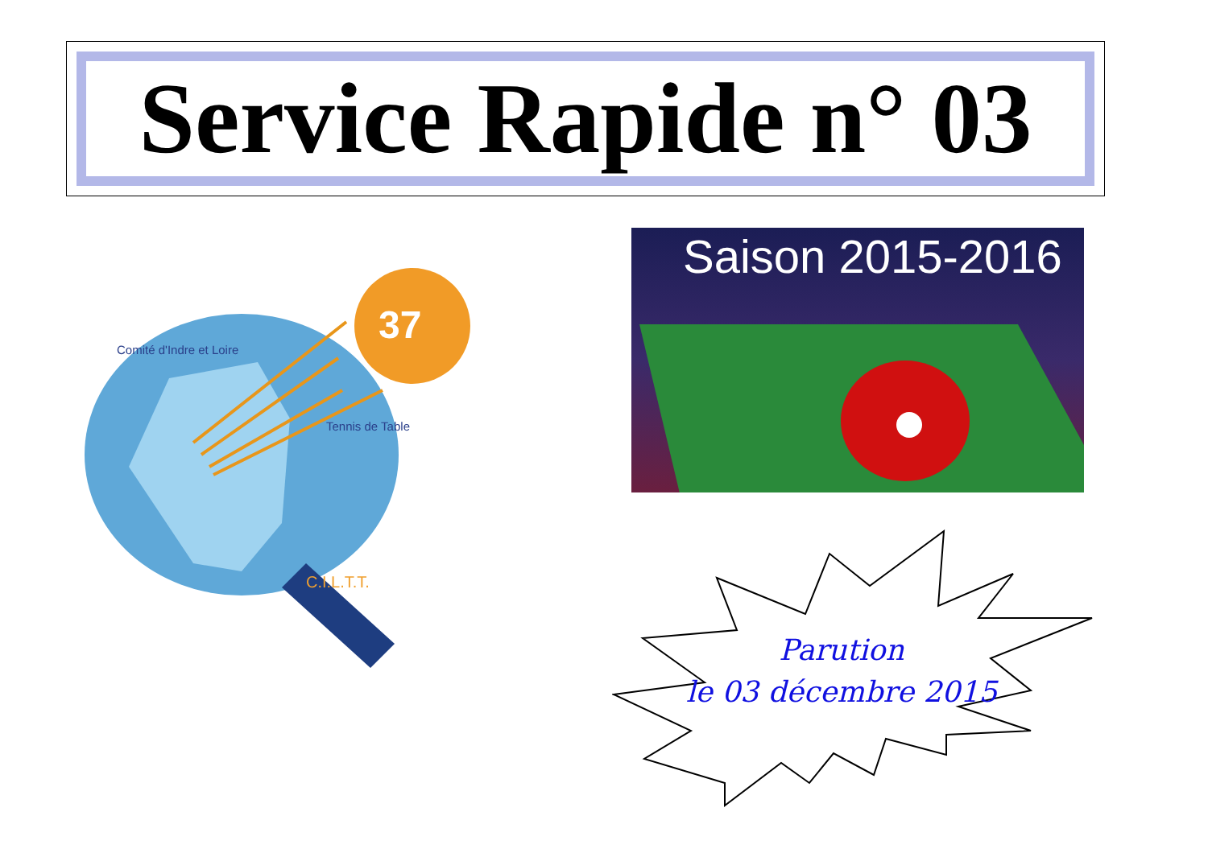Service Rapide n° 03
37
Comité d'Indre et Loire
Tennis de Table
C.I.L.T.T.
Saison 2015-2016
Parution
le 03 décembre 2015